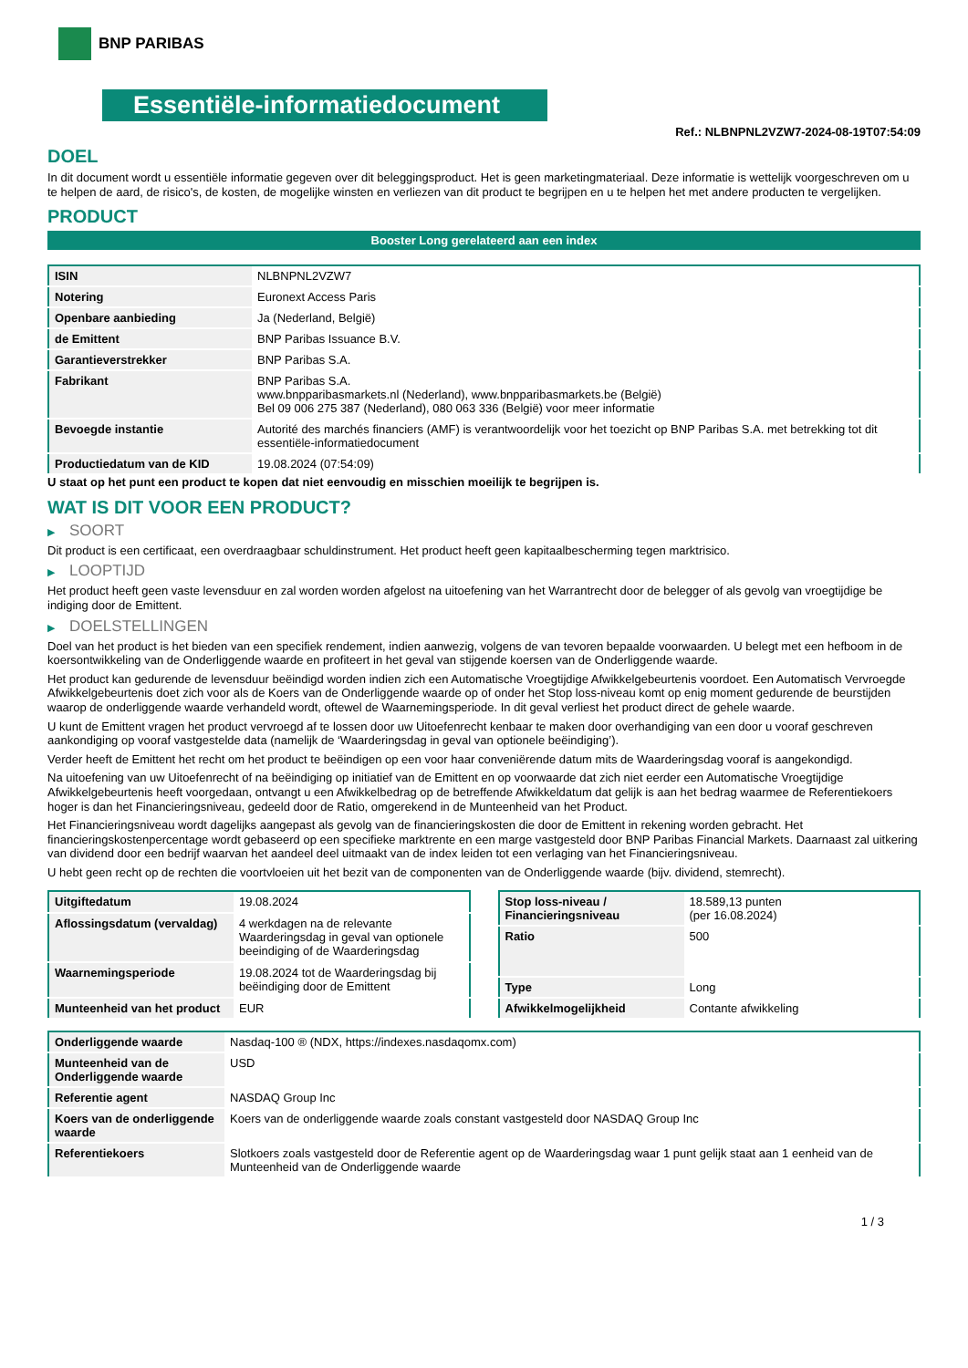BNP PARIBAS
Essentiële-informatiedocument
Ref.: NLBNPNL2VZW7-2024-08-19T07:54:09
DOEL
In dit document wordt u essentiële informatie gegeven over dit beleggingsproduct. Het is geen marketingmateriaal. Deze informatie is wettelijk voorgeschreven om u te helpen de aard, de risico's, de kosten, de mogelijke winsten en verliezen van dit product te begrijpen en u te helpen het met andere producten te vergelijken.
PRODUCT
Booster Long gerelateerd aan een index
| ISIN | NLBNPNL2VZW7 |
| Notering | Euronext Access Paris |
| Openbare aanbieding | Ja (Nederland, België) |
| de Emittent | BNP Paribas Issuance B.V. |
| Garantieverstrekker | BNP Paribas S.A. |
| Fabrikant | BNP Paribas S.A. www.bnpparibasmarkets.nl (Nederland), www.bnpparibasmarkets.be (België) Bel 09 006 275 387 (Nederland), 080 063 336 (België) voor meer informatie |
| Bevoegde instantie | Autorité des marchés financiers (AMF) is verantwoordelijk voor het toezicht op BNP Paribas S.A. met betrekking tot dit essentiële-informatiedocument |
| Productiedatum van de KID | 19.08.2024 (07:54:09) |
U staat op het punt een product te kopen dat niet eenvoudig en misschien moeilijk te begrijpen is.
WAT IS DIT VOOR EEN PRODUCT?
▶ SOORT
Dit product is een certificaat, een overdraagbaar schuldinstrument. Het product heeft geen kapitaalbescherming tegen marktrisico.
▶ LOOPTIJD
Het product heeft geen vaste levensduur en zal worden worden afgelost na uitoefening van het Warrantrecht door de belegger of als gevolg van vroegtijdige be indiging door de Emittent.
▶ DOELSTELLINGEN
Doel van het product is het bieden van een specifiek rendement, indien aanwezig, volgens de van tevoren bepaalde voorwaarden. U belegt met een hefboom in de koersontwikkeling van de Onderliggende waarde en profiteert in het geval van stijgende koersen van de Onderliggende waarde.
Het product kan gedurende de levensduur beëindigd worden indien zich een Automatische Vroegtijdige Afwikkelgebeurtenis voordoet. Een Automatisch Vervroegde Afwikkelgebeurtenis doet zich voor als de Koers van de Onderliggende waarde op of onder het Stop loss-niveau komt op enig moment gedurende de beurstijden waarop de onderliggende waarde verhandeld wordt, oftewel de Waarnemingsperiode. In dit geval verliest het product direct de gehele waarde.
U kunt de Emittent vragen het product vervroegd af te lossen door uw Uitoefenrecht kenbaar te maken door overhandiging van een door u vooraf geschreven aankondiging op vooraf vastgestelde data (namelijk de ‘Waarderingsdag in geval van optionele beëindiging’).
Verder heeft de Emittent het recht om het product te beëindigen op een voor haar conveniërende datum mits de Waarderingsdag vooraf is aangekondigd.
Na uitoefening van uw Uitoefenrecht of na beëindiging op initiatief van de Emittent en op voorwaarde dat zich niet eerder een Automatische Vroegtijdige Afwikkelgebeurtenis heeft voorgedaan, ontvangt u een Afwikkelbedrag op de betreffende Afwikkeldatum dat gelijk is aan het bedrag waarmee de Referentiekoers hoger is dan het Financieringsniveau, gedeeld door de Ratio, omgerekend in de Munteenheid van het Product.
Het Financieringsniveau wordt dagelijks aangepast als gevolg van de financieringskosten die door de Emittent in rekening worden gebracht. Het financieringskostenpercentage wordt gebaseerd op een specifieke marktrente en een marge vastgesteld door BNP Paribas Financial Markets. Daarnaast zal uitkering van dividend door een bedrijf waarvan het aandeel deel uitmaakt van de index leiden tot een verlaging van het Financieringsniveau.
U hebt geen recht op de rechten die voortvloeien uit het bezit van de componenten van de Onderliggende waarde (bijv. dividend, stemrecht).
| Uitgiftedatum | 19.08.2024 |
| Aflossingsdatum (vervaldag) | 4 werkdagen na de relevante Waarderingsdag in geval van optionele beeindiging of de Waarderingsdag |
| Waarnemingsperiode | 19.08.2024 tot de Waarderingsdag bij beëindiging door de Emittent |
| Munteenheid van het product | EUR |
| Stop loss-niveau / Financieringsniveau | 18.589,13 punten (per 16.08.2024) |
| Ratio | 500 |
| Type | Long |
| Afwikkelmogelijkheid | Contante afwikkeling |
| Onderliggende waarde | Nasdaq-100 ® (NDX, https://indexes.nasdaqomx.com) |
| Munteenheid van de Onderliggende waarde | USD |
| Referentie agent | NASDAQ Group Inc |
| Koers van de onderliggende waarde | Koers van de onderliggende waarde zoals constant vastgesteld door NASDAQ Group Inc |
| Referentiekoers | Slotkoers zoals vastgesteld door de Referentie agent op de Waarderingsdag waar 1 punt gelijk staat aan 1 eenheid van de Munteenheid van de Onderliggende waarde |
1 / 3